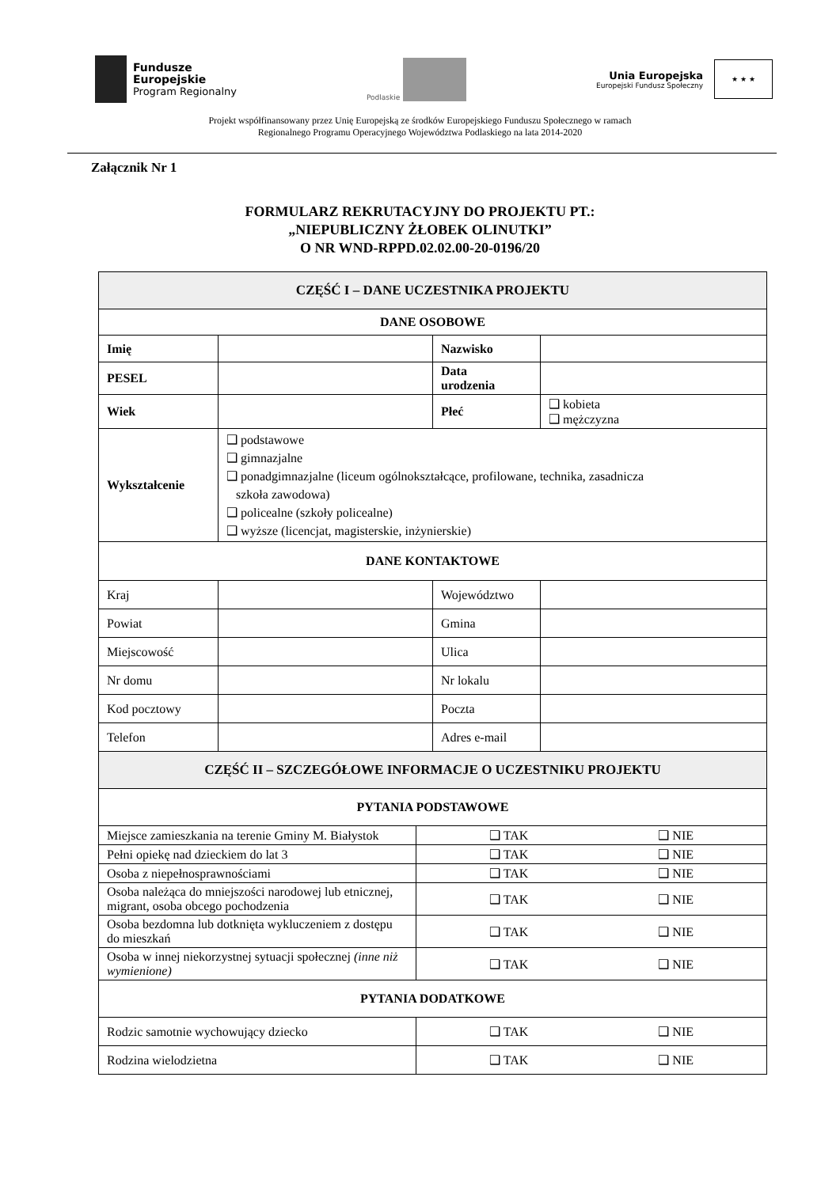Fundusze
Europejskie
Program Regionalny
Podlaskie
Unia Europejska
Europejski Fundusz Społeczny
★ ★ ★
Projekt współfinansowany przez Unię Europejską ze środków Europejskiego Funduszu Społecznego w ramach
Regionalnego Programu Operacyjnego Województwa Podlaskiego na lata 2014-2020
Załącznik Nr 1
FORMULARZ REKRUTACYJNY DO PROJEKTU PT.:
„NIEPUBLICZNY ŻŁOBEK OLINUTKI”
O NR WND-RPPD.02.02.00-20-0196/20
| CZĘŚĆ I – DANE UCZESTNIKA PROJEKTU | | | |
| --- | --- | --- | --- |
| DANE OSOBOWE | | | |
| Imię | | Nazwisko | |
| PESEL | | Data urodzenia | |
| Wiek | | Płeć | ❑ kobieta ❑ mężczyzna |
| Wykształcenie | ❑ podstawowe ❑ gimnazjalne ❑ ponadgimnazjalne (liceum ogólnokształcące, profilowane, technika, zasadnicza szkoła zawodowa) ❑ policealne (szkoły policealne) ❑ wyższe (licencjat, magisterskie, inżynierskie) | | |
| DANE KONTAKTOWE | | | |
| Kraj | | Województwo | |
| Powiat | | Gmina | |
| Miejscowość | | Ulica | |
| Nr domu | | Nr lokalu | |
| Kod pocztowy | | Poczta | |
| Telefon | | Adres e-mail | |
| CZĘŚĆ II – SZCZEGÓŁOWE INFORMACJE O UCZESTNIKU PROJEKTU | |
| --- | --- |
| PYTANIA PODSTAWOWE | |
| Miejsce zamieszkania na terenie Gminy M. Białystok | ❑ TAK ❑ NIE |
| Pełni opiekę nad dzieckiem do lat 3 | ❑ TAK ❑ NIE |
| Osoba z niepełnosprawnościami | ❑ TAK ❑ NIE |
| Osoba należąca do mniejszości narodowej lub etnicznej, migrant, osoba obcego pochodzenia | ❑ TAK ❑ NIE |
| Osoba bezdomna lub dotknięta wykluczeniem z dostępu do mieszkań | ❑ TAK ❑ NIE |
| Osoba w innej niekorzystnej sytuacji społecznej (inne niż wymienione) | ❑ TAK ❑ NIE |
| PYTANIA DODATKOWE | |
| Rodzic samotnie wychowujący dziecko | ❑ TAK ❑ NIE |
| Rodzina wielodzietna | ❑ TAK ❑ NIE |